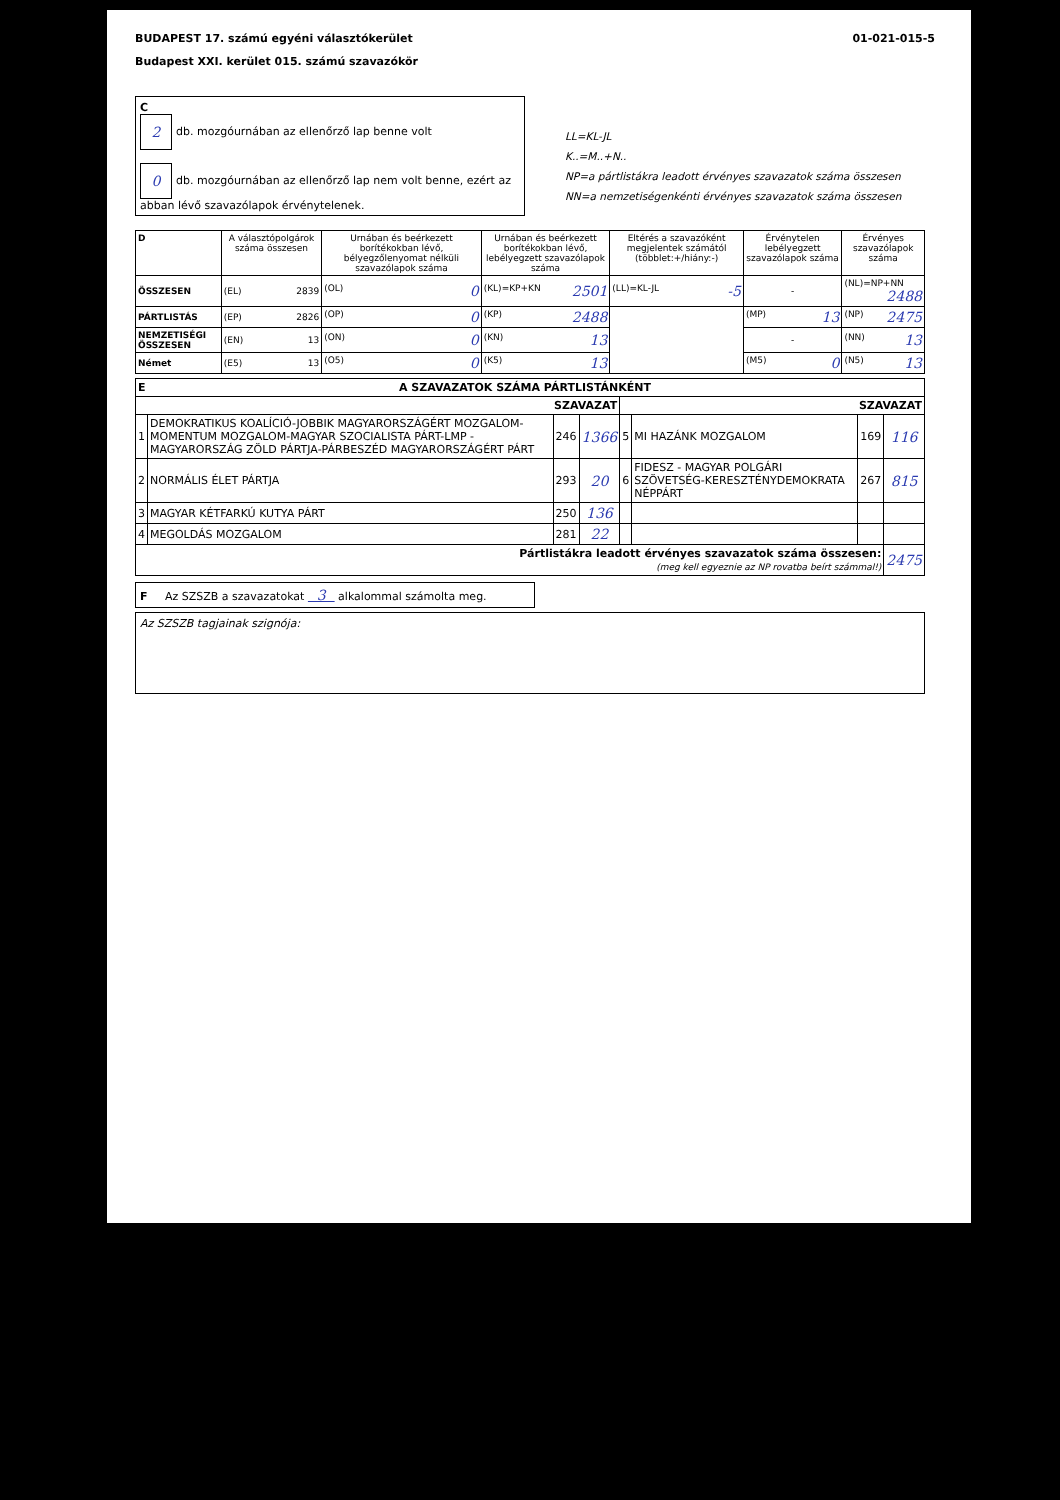BUDAPEST 17. számú egyéni választókerület
Budapest XXI. kerület 015. számú szavazókör
01-021-015-5
C
2 db. mozgóurnában az ellenőrző lap benne volt
0 db. mozgóurnában az ellenőrző lap nem volt benne, ezért az abban lévő szavazólapok érvénytelenek.
LL=KL-JL
K..=M..+N..
NP=a pártlistákra leadott érvényes szavazatok száma összesen
NN=a nemzetiségenkénti érvényes szavazatok száma összesen
| D | A választópolgárok száma összesen | Urnában és beérkezett borítékokban lévő, bélyegzőlenyomat nélküli szavazólapok száma | Urnában és beérkezett borítékokban lévő, lebélyegzett szavazólapok száma | Eltérés a szavazóként megjelentek számától (többlet:+/hiány:-) | Érvénytelen lebélyegzett szavazólapok száma | Érvényes szavazólapok száma |
| --- | --- | --- | --- | --- | --- | --- |
| ÖSSZESEN | (EL) 2839 | (OL) 0 | (KL)=KP+KN 2501 | (LL)=KL-JL -5 | - | (NL)=NP+NN 2488 |
| PÁRTLISTÁS | (EP) 2826 | (OP) 0 | (KP) 2488 | | (MP) 13 | (NP) 2475 |
| NEMZETISÉGI ÖSSZESEN | (EN) 13 | (ON) 0 | (KN) 13 | | - | (NN) 13 |
| Német | (E5) 13 | (O5) 0 | (K5) 13 | | (M5) 0 | (N5) 13 |
| E A SZAVAZATOK SZÁMA PÁRTLISTÁNKÉNT | | | | | | | |
| SZAVAZAT | | | | SZAVAZAT | | | |
| 1 | DEMOKRATIKUS KOALÍCIÓ-JOBBIK MAGYARORSZÁGÉRT MOZGALOM-MOMENTUM MOZGALOM-MAGYAR SZOCIALISTA PÁRT-LMP - MAGYARORSZÁG ZÖLD PÁRTJA-PÁRBESZÉD MAGYARORSZÁGÉRT PÁRT | 246 | 1366 | 5 | MI HAZÁNK MOZGALOM | 169 | 116 |
| 2 | NORMÁLIS ÉLET PÁRTJA | 293 | 20 | 6 | FIDESZ - MAGYAR POLGÁRI SZÖVETSÉG-KERESZTÉNYDEMOKRATA NÉPPÁRT | 267 | 815 |
| 3 | MAGYAR KÉTFARKÚ KUTYA PÁRT | 250 | 136 | | | | |
| 4 | MEGOLDÁS MOZGALOM | 281 | 22 | | | | |
| Pártlistákra leadott érvényes szavazatok száma összesen: (meg kell egyeznie az NP rovatba beírt számmal!) | | | | | | | 2475 |
F Az SZSZB a szavazatokat 3 alkalommal számolta meg.
Az SZSZB tagjainak szignója: